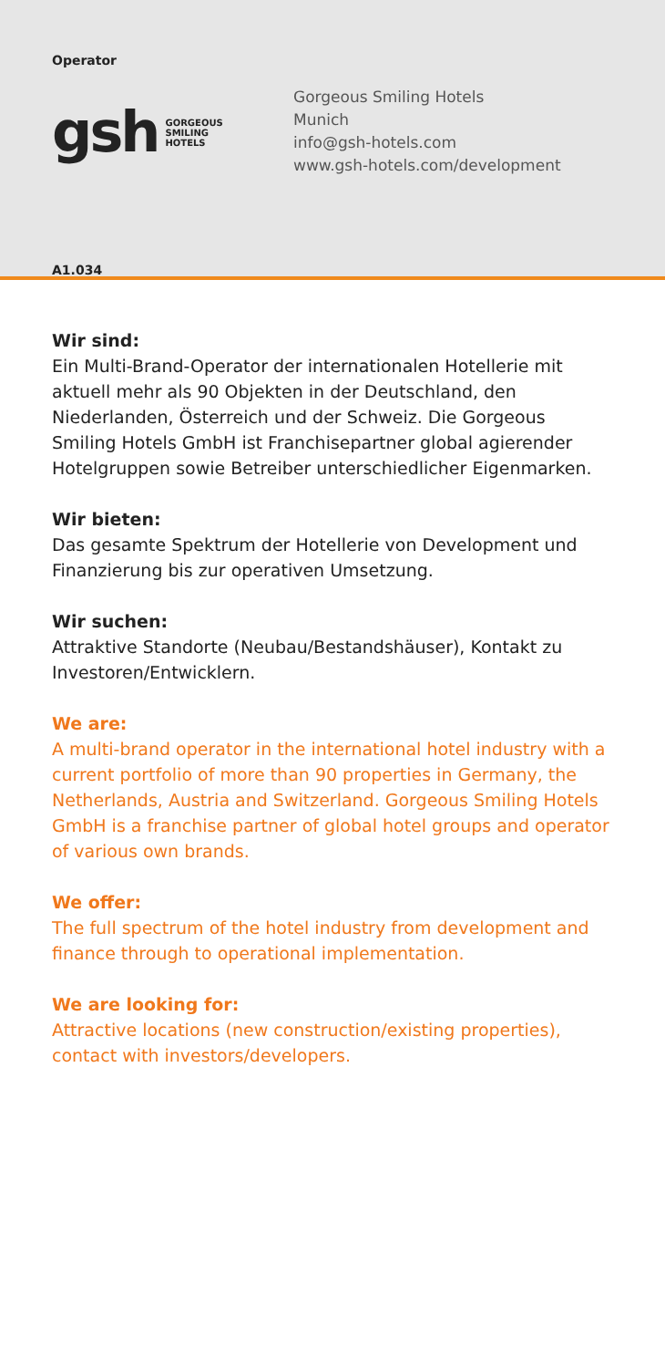Operator
gsh GORGEOUS
SMILING
HOTELS
Gorgeous Smiling Hotels
Munich
info@gsh-hotels.com
www.gsh-hotels.com/development
A1.034
Wir sind:
Ein Multi-Brand-Operator der internationalen Hotellerie mit aktuell mehr als 90 Objekten in der Deutschland, den Niederlanden, Österreich und der Schweiz. Die Gorgeous Smiling Hotels GmbH ist Franchisepartner global agierender Hotelgruppen sowie Betreiber unterschiedlicher Eigenmarken.
Wir bieten:
Das gesamte Spektrum der Hotellerie von Development und Finanzierung bis zur operativen Umsetzung.
Wir suchen:
Attraktive Standorte (Neubau/Bestandshäuser), Kontakt zu Investoren/Entwicklern.
We are:
A multi-brand operator in the international hotel industry with a current portfolio of more than 90 properties in Germany, the Netherlands, Austria and Switzerland. Gorgeous Smiling Hotels GmbH is a franchise partner of global hotel groups and operator of various own brands.
We offer:
The full spectrum of the hotel industry from development and finance through to operational implementation.
We are looking for:
Attractive locations (new construction/existing properties), contact with investors/developers.